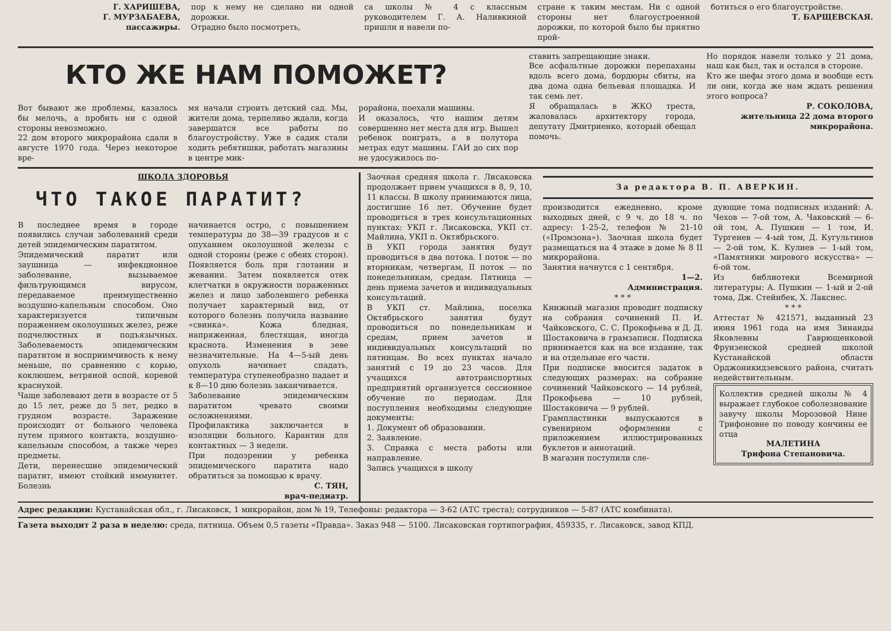Г. ХАРИШЕВА,
Г. МУРЗАБАЕВА,
пассажиры.
пор к нему не сделано ни одной дорожки.
Отрадно было посмотреть,
са школы № 4 с классным руководителем Г. А. Наливкиной пришли и навели по-
стране к таким местам. Ни с одной стороны нет благоустроенной дорожки, по которой было бы приятно прой-
ботиться о его благоустройстве.
Т. БАРЩЕВСКАЯ.
КТО ЖЕ НАМ ПОМОЖЕТ?
Вот бывают же проблемы, казалось бы мелочь, а пробить ни с одной стороны невозможно.
22 дом второго микрорайона сдали в августе 1970 года. Через некоторое вре-
мя начали строить детский сад. Мы, жители дома, терпеливо ждали, когда завершатся все работы по благоустройству. Уже в садик стали ходить ребятишки, работать магазины в центре мик-
рорайона, поехали машины.
И оказалось, что нашим детям совершенно нет места для игр. Вышел ребенок поиграть, а в полутора метрах едут машины. ГАИ до сих пор не удосужилось по-
ставить запрещающие знаки.
Все асфальтные дорожки перепаханы вдоль всего дома, бордюры сбиты, на два дома одна бельевая площадка. И так семь лет.
Я обращалась в ЖКО треста, жаловалась архитектору города, депутату Дмитриенко, который обещал помочь.
Но порядок навели только у 21 дома, наш как был, так и остался в стороне.
Кто же шефы этого дома и вообще есть ли они, когда же нам ждать решения этого вопроса?
Р. СОКОЛОВА,
жительница 22 дома второго микрорайона.
ШКОЛА ЗДОРОВЬЯ
ЧТО ТАКОЕ ПАРАТИТ?
В последнее время в городе появились случаи заболеваний среди детей эпидемическим паратитом.
Эпидемический паратит или заушница — инфекционное заболевание, вызываемое фильтрующимся вирусом, передаваемое преимущественно воздушно-капельным способом. Оно характеризуется типичным поражением околоушных желез, реже подчелюстных и подъязычных. Заболеваемость эпидемическим паратитом и восприимчивость к нему меньше, по сравнению с корью, коклюшем, ветряной оспой, коревой краснухой.
Чаще заболевают дети в возрасте от 5 до 15 лет, реже до 5 лет, редко в грудном возрасте. Заражение происходит от больного человека путем прямого контакта, воздушно-капельным способом, а также через предметы.
Дети, перенесшие эпидемический паратит, имеют стойкий иммунитет. Болезнь
начинается остро, с повышением температуры до 38—39 градусов и с опуханием околоушной железы с одной стороны (реже с обеих сторон). Появляется боль при глотании и жевании. Затем появляется отек клетчатки в окружности пораженных желез и лицо заболевшего ребенка получает характерный вид, от которого болезнь получила название «свинка». Кожа бледная, напряженная, блестящая, иногда краснота. Изменения в зеве незначительные. На 4—5-ый день опухоль начинает спадать, температура ступенеобразно падает и к 8—10 дню болезнь заканчивается.
Заболевание эпидемическим паратитом чревато своими осложнениями.
Профилактика заключается в изоляции больного. Карантин для контактных — 3 недели.
При подозрении у ребенка эпидемического паратита надо обратиться за помощью к врачу.
С. ТЯН,
врач-педиатр.
Заочная средняя школа г. Лисаковска продолжает прием учащихся в 8, 9, 10, 11 классы. В школу принимаются лица, достигшие 16 лет. Обучение будет проводиться в трех консультационных пунктах: УКП г. Лисаковска, УКП ст. Майлина, УКП п. Октябрьского.
В УКП города занятия будут проводиться в два потока. I поток — по вторникам, четвергам, II поток — по понедельникам, средам. Пятница — день приема зачетов и индивидуальных консультаций.
В УКП ст. Майлина, поселка Октябрьского занятия будут проводиться по понедельникам и средам, прием зачетов и индивидуальных консультаций по пятницам. Во всех пунктах начало занятий с 19 до 23 часов. Для учащихся автотранспортных предприятий организуется сессионное обучение по периодам. Для поступления необходимы следующие документы:
1. Документ об образовании.
2. Заявление.
3. Справка с места работы или направление.
Запись учащихся в школу
За редактора В. П. АВЕРКИН.
производится ежедневно, кроме выходных дней, с 9 ч. до 18 ч. по адресу: 1-25-2, телефон № 21-10 («Промзона»). Заочная школа будет размещаться на 4 этаже в доме № 8 II микрорайона.
Занятия начнутся с 1 сентября.
1—2.
Администрация.
* * *
Книжный магазин проводит подписку на собрания сочинений П. И. Чайковского, С. С. Прокофьева и Д. Д. Шостаковича в грамзаписи. Подписка принимается как на все издание, так и на отдельные его части.
При подписке вносится задаток в следующих размерах: на собрание сочинений Чайковского — 14 рублей, Прокофьева — 10 рублей, Шостаковича — 9 рублей.
Грампластинки выпускаются в сувенирном оформлении с приложением иллюстрированных буклетов и аннотаций.
В магазин поступили сле-
дующие тома подписных изданий: А. Чехов — 7-ой том, А. Чаковский — 6-ой том, А. Пушкин — 1 том, И. Тургенев — 4-ый том, Д. Кугультинов — 2-ой том, К. Кулиев — 1-ый том, «Памятники мирового искусства» — 6-ой том.
Из библиотеки Всемирной литературы: А. Пушкин — 1-ый и 2-ой тома, Дж. Стейнбек, Х. Лакснес.
* * *
Аттестат № 421571, выданный 23 июня 1961 года на имя Зинаиды Яковлевны Гаврющенковой Фрунзенской средней школой Кустанайской области Орджоникидзевского района, считать недействительным.
Коллектив средней школы № 4 выражает глубокое соболезнование завучу школы Морозовой Нине Трифоновне по поводу кончины ее отца
МАЛЕТИНА
Трифона Степановича.
Адрес редакции: Кустанайская обл., г. Лисаковск, 1 микрорайон, дом № 19, Телефоны: редактора — 3-62 (АТС треста); сотрудников — 5-87 (АТС комбината).
Газета выходит 2 раза в неделю: среда, пятница. Объем 0,5 газеты «Правда». Заказ 948 — 5100. Лисаковская гортипография, 459335, г. Лисаковск, завод КПД.